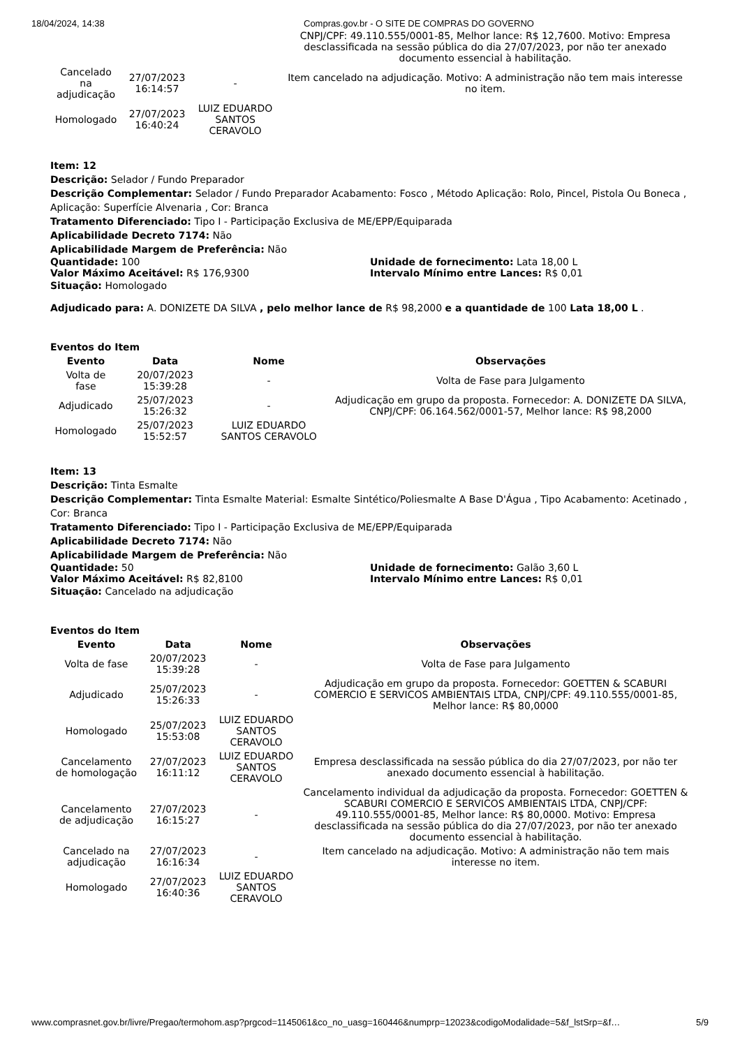18/04/2024, 14:38 Compras.gov.br - O SITE DE COMPRAS DO GOVERNO
| | | | CNPJ/CPF: 49.110.555/0001-85, Melhor lance: R$ 12,7600. Motivo: Empresa desclassificada na sessão pública do dia 27/07/2023, por não ter anexado documento essencial à habilitação. |
| Cancelado na adjudicação | 27/07/2023 16:14:57 | - | Item cancelado na adjudicação. Motivo: A administração não tem mais interesse no item. |
| Homologado | 27/07/2023 16:40:24 | LUIZ EDUARDO SANTOS CERAVOLO | |
Item: 12
Descrição: Selador / Fundo Preparador
Descrição Complementar: Selador / Fundo Preparador Acabamento: Fosco , Método Aplicação: Rolo, Pincel, Pistola Ou Boneca , Aplicação: Superfície Alvenaria , Cor: Branca
Tratamento Diferenciado: Tipo I - Participação Exclusiva de ME/EPP/Equiparada
Aplicabilidade Decreto 7174: Não
Aplicabilidade Margem de Preferência: Não
Quantidade: 100 Unidade de fornecimento: Lata 18,00 L
Valor Máximo Aceitável: R$ 176,9300 Intervalo Mínimo entre Lances: R$ 0,01
Situação: Homologado
Adjudicado para: A. DONIZETE DA SILVA , pelo melhor lance de R$ 98,2000 e a quantidade de 100 Lata 18,00 L .
Eventos do Item
| Evento | Data | Nome | Observações |
| --- | --- | --- | --- |
| Volta de fase | 20/07/2023 15:39:28 | - | Volta de Fase para Julgamento |
| Adjudicado | 25/07/2023 15:26:32 | - | Adjudicação em grupo da proposta. Fornecedor: A. DONIZETE DA SILVA, CNPJ/CPF: 06.164.562/0001-57, Melhor lance: R$ 98,2000 |
| Homologado | 25/07/2023 15:52:57 | LUIZ EDUARDO SANTOS CERAVOLO | |
Item: 13
Descrição: Tinta Esmalte
Descrição Complementar: Tinta Esmalte Material: Esmalte Sintético/Poliesmalte A Base D'Água , Tipo Acabamento: Acetinado , Cor: Branca
Tratamento Diferenciado: Tipo I - Participação Exclusiva de ME/EPP/Equiparada
Aplicabilidade Decreto 7174: Não
Aplicabilidade Margem de Preferência: Não
Quantidade: 50 Unidade de fornecimento: Galão 3,60 L
Valor Máximo Aceitável: R$ 82,8100 Intervalo Mínimo entre Lances: R$ 0,01
Situação: Cancelado na adjudicação
Eventos do Item
| Evento | Data | Nome | Observações |
| --- | --- | --- | --- |
| Volta de fase | 20/07/2023 15:39:28 | - | Volta de Fase para Julgamento |
| Adjudicado | 25/07/2023 15:26:33 | - | Adjudicação em grupo da proposta. Fornecedor: GOETTEN & SCABURI COMERCIO E SERVICOS AMBIENTAIS LTDA, CNPJ/CPF: 49.110.555/0001-85, Melhor lance: R$ 80,0000 |
| Homologado | 25/07/2023 15:53:08 | LUIZ EDUARDO SANTOS CERAVOLO | |
| Cancelamento de homologação | 27/07/2023 16:11:12 | LUIZ EDUARDO SANTOS CERAVOLO | Empresa desclassificada na sessão pública do dia 27/07/2023, por não ter anexado documento essencial à habilitação. |
| Cancelamento de adjudicação | 27/07/2023 16:15:27 | - | Cancelamento individual da adjudicação da proposta. Fornecedor: GOETTEN & SCABURI COMERCIO E SERVICOS AMBIENTAIS LTDA, CNPJ/CPF: 49.110.555/0001-85, Melhor lance: R$ 80,0000. Motivo: Empresa desclassificada na sessão pública do dia 27/07/2023, por não ter anexado documento essencial à habilitação. |
| Cancelado na adjudicação | 27/07/2023 16:16:34 | - | Item cancelado na adjudicação. Motivo: A administração não tem mais interesse no item. |
| Homologado | 27/07/2023 16:40:36 | LUIZ EDUARDO SANTOS CERAVOLO | |
www.comprasnet.gov.br/livre/Pregao/termohom.asp?prgcod=1145061&co_no_uasg=160446&numprp=12023&codigoModalidade=5&f_lstSrp=&f… 5/9